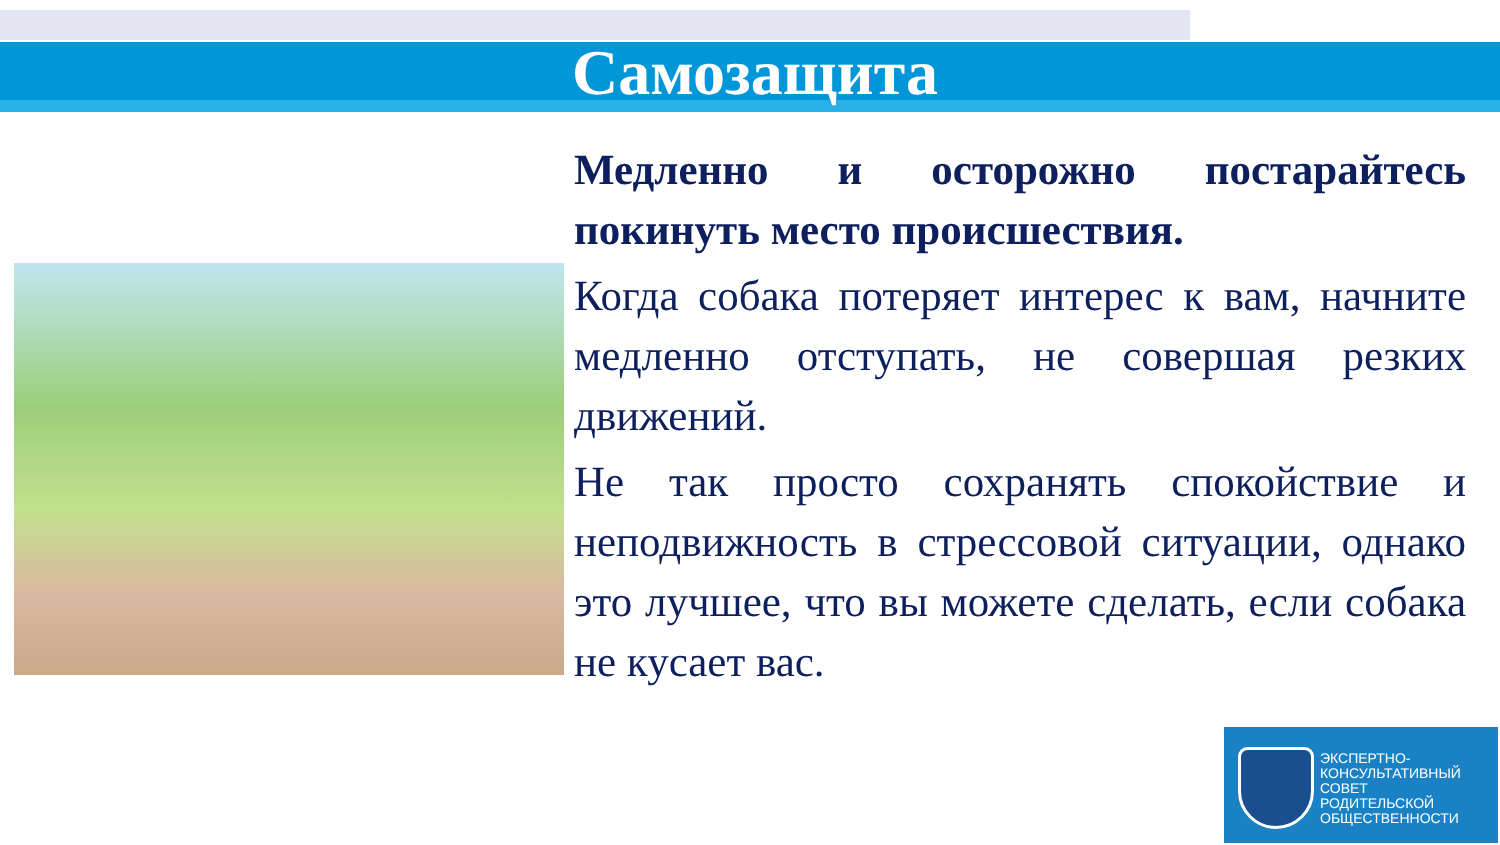Самозащита
Медленно и осторожно постарайтесь покинуть место происшествия.
Когда собака потеряет интерес к вам, начните медленно отступать, не совершая резких движений.
Не так просто сохранять спокойствие и неподвижность в стрессовой ситуации, однако это лучшее, что вы можете сделать, если собака не кусает вас.
ЭКСПЕРТНО-
КОНСУЛЬТАТИВНЫЙ
СОВЕТ
РОДИТЕЛЬСКОЙ
ОБЩЕСТВЕННОСТИ